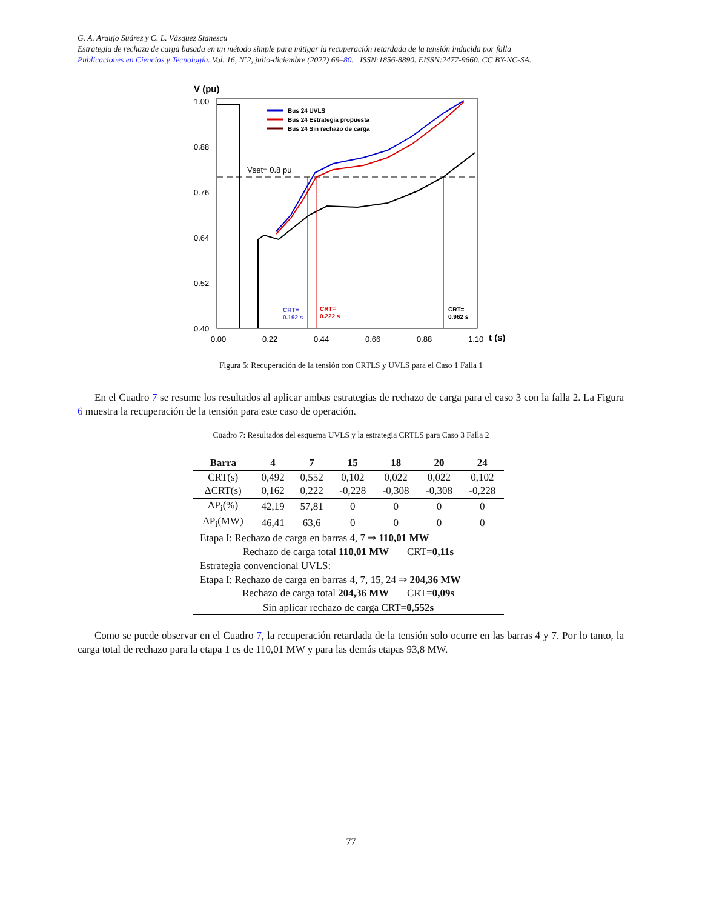G. A. Araujo Suárez y C. L. Vásquez Stanescu
Estrategia de rechazo de carga basada en un método simple para mitigar la recuperación retardada de la tensión inducida por falla
Publicaciones en Ciencias y Tecnología. Vol. 16, Nº2, julio-diciembre (2022) 69–80. ISSN:1856-8890. EISSN:2477-9660. CC BY-NC-SA.
V (pu)
1.00
0.88
0.76
0.64
0.52
0.40
0.00
0.22
0.44
0.66
0.88
1.10
t (s)
Vset= 0.8 pu
Bus 24 UVLS
Bus 24 Estrategia propuesta
Bus 24 Sin rechazo de carga
CRT=
0.192 s
CRT=
0.222 s
CRT=
0.962 s
Figura 5: Recuperación de la tensión con CRTLS y UVLS para el Caso 1 Falla 1
En el Cuadro 7 se resume los resultados al aplicar ambas estrategias de rechazo de carga para el caso 3 con la falla 2. La Figura 6 muestra la recuperación de la tensión para este caso de operación.
Cuadro 7: Resultados del esquema UVLS y la estrategia CRTLS para Caso 3 Falla 2
| Barra | 4 | 7 | 15 | 18 | 20 | 24 |
| --- | --- | --- | --- | --- | --- | --- |
| CRT(s) | 0,492 | 0,552 | 0,102 | 0,022 | 0,022 | 0,102 |
| ΔCRT(s) | 0,162 | 0,222 | -0,228 | -0,308 | -0,308 | -0,228 |
| ΔP<sub>i</sub>(%) | 42,19 | 57,81 | 0 | 0 | 0 | 0 |
| ΔP<sub>i</sub>(MW) | 46,41 | 63,6 | 0 | 0 | 0 | 0 |
| Etapa I: Rechazo de carga en barras 4, 7 ⇒ 110,01 MW | | | | | | |
| Rechazo de carga total 110,01 MW CRT= 0,11s | | | | | | |
| Estrategia convencional UVLS: | | | | | | |
| Etapa I: Rechazo de carga en barras 4, 7, 15, 24 ⇒ 204,36 MW | | | | | | |
| Rechazo de carga total 204,36 MW CRT= 0,09s | | | | | | |
| Sin aplicar rechazo de carga CRT= 0,552s | | | | | | |
Como se puede observar en el Cuadro 7, la recuperación retardada de la tensión solo ocurre en las barras 4 y 7. Por lo tanto, la carga total de rechazo para la etapa 1 es de 110,01 MW y para las demás etapas 93,8 MW.
77